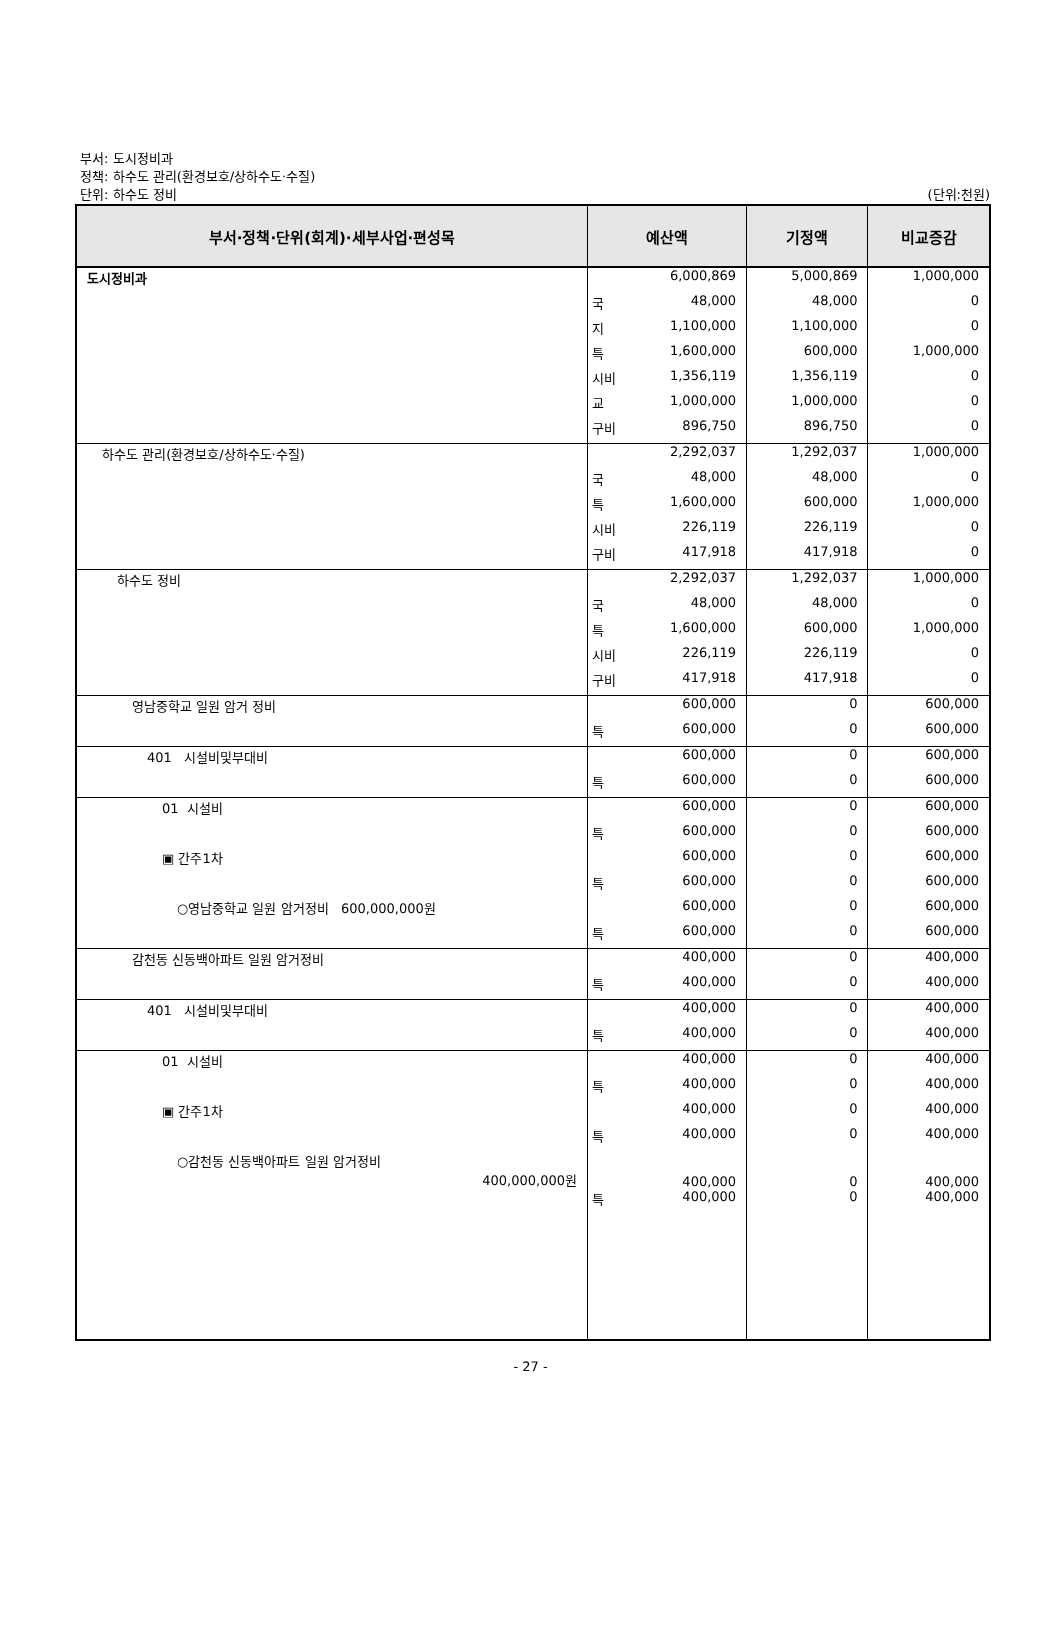부서: 도시정비과
정책: 하수도 관리(환경보호/상하수도·수질)
단위: 하수도 정비
(단위:천원)
| 부서·정책·단위(회계)·세부사업·편성목 | 예산액 | | 기정액 | 비교증감 |
| --- | --- | --- | --- | --- |
| 도시정비과 | | 6,000,869 | 5,000,869 | 1,000,000 |
| | 국 | 48,000 | 48,000 | 0 |
| | 지 | 1,100,000 | 1,100,000 | 0 |
| | 특 | 1,600,000 | 600,000 | 1,000,000 |
| | 시비 | 1,356,119 | 1,356,119 | 0 |
| | 교 | 1,000,000 | 1,000,000 | 0 |
| | 구비 | 896,750 | 896,750 | 0 |
| 하수도 관리(환경보호/상하수도·수질) | | 2,292,037 | 1,292,037 | 1,000,000 |
| | 국 | 48,000 | 48,000 | 0 |
| | 특 | 1,600,000 | 600,000 | 1,000,000 |
| | 시비 | 226,119 | 226,119 | 0 |
| | 구비 | 417,918 | 417,918 | 0 |
| 하수도 정비 | | 2,292,037 | 1,292,037 | 1,000,000 |
| | 국 | 48,000 | 48,000 | 0 |
| | 특 | 1,600,000 | 600,000 | 1,000,000 |
| | 시비 | 226,119 | 226,119 | 0 |
| | 구비 | 417,918 | 417,918 | 0 |
| 영남중학교 일원 암거 정비 | | 600,000 | 0 | 600,000 |
| | 특 | 600,000 | 0 | 600,000 |
| 401 시설비및부대비 | | 600,000 | 0 | 600,000 |
| | 특 | 600,000 | 0 | 600,000 |
| 01 시설비 | | 600,000 | 0 | 600,000 |
| | 특 | 600,000 | 0 | 600,000 |
| ▣ 간주1차 | | 600,000 | 0 | 600,000 |
| | 특 | 600,000 | 0 | 600,000 |
| ○영남중학교 일원 암거정비 600,000,000원 | | 600,000 | 0 | 600,000 |
| | 특 | 600,000 | 0 | 600,000 |
| 감천동 신동백아파트 일원 암거정비 | | 400,000 | 0 | 400,000 |
| | 특 | 400,000 | 0 | 400,000 |
| 401 시설비및부대비 | | 400,000 | 0 | 400,000 |
| | 특 | 400,000 | 0 | 400,000 |
| 01 시설비 | | 400,000 | 0 | 400,000 |
| | 특 | 400,000 | 0 | 400,000 |
| ▣ 간주1차 | | 400,000 | 0 | 400,000 |
| | 특 | 400,000 | 0 | 400,000 |
| ○감천동 신동백아파트 일원 암거정비 400,000,000원 | | 400,000 | 0 | 400,000 |
| | 특 | 400,000 | 0 | 400,000 |
- 27 -